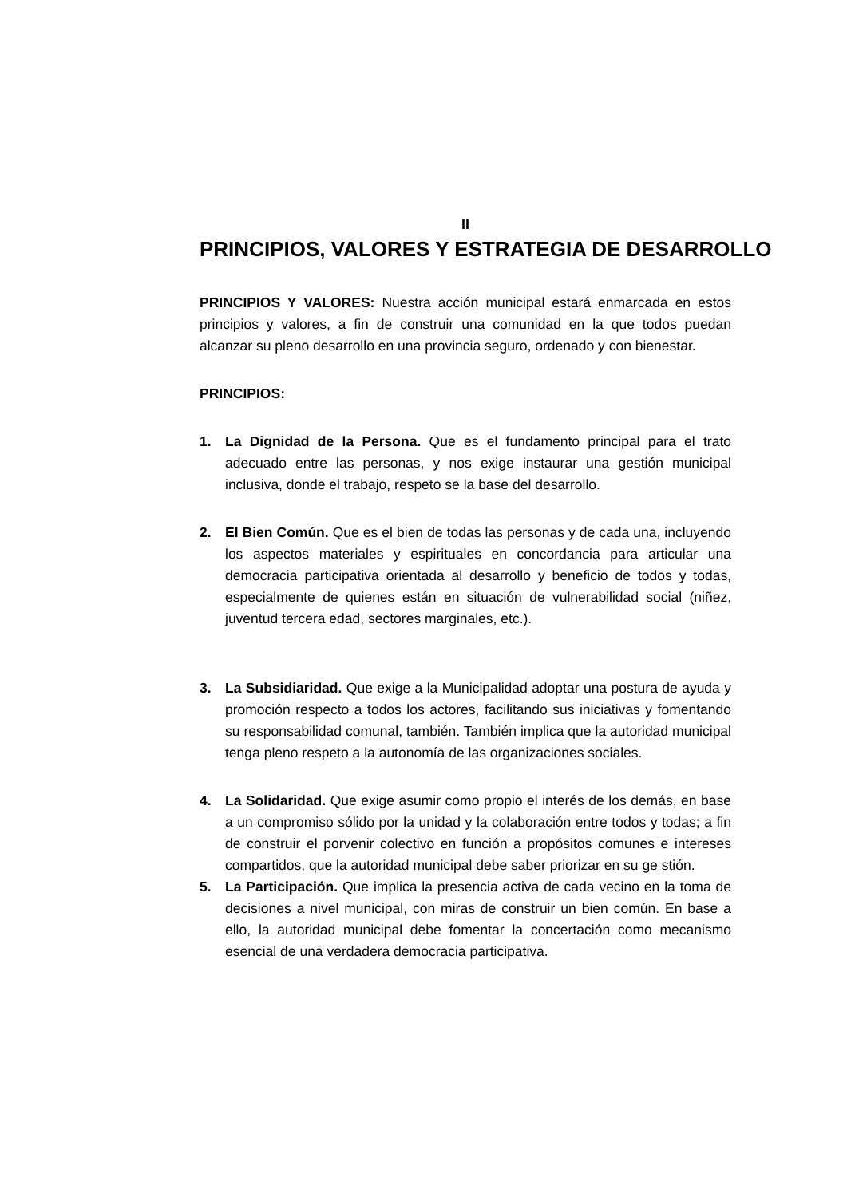II
PRINCIPIOS, VALORES Y ESTRATEGIA DE DESARROLLO
PRINCIPIOS Y VALORES: Nuestra acción municipal estará enmarcada en estos principios y valores, a fin de construir una comunidad en la que todos puedan alcanzar su pleno desarrollo en una provincia seguro, ordenado y con bienestar.
PRINCIPIOS:
1. La Dignidad de la Persona. Que es el fundamento principal para el trato adecuado entre las personas, y nos exige instaurar una gestión municipal inclusiva, donde el trabajo, respeto se la base del desarrollo.
2. El Bien Común. Que es el bien de todas las personas y de cada una, incluyendo los aspectos materiales y espirituales en concordancia para articular una democracia participativa orientada al desarrollo y beneficio de todos y todas, especialmente de quienes están en situación de vulnerabilidad social (niñez, juventud tercera edad, sectores marginales, etc.).
3. La Subsidiaridad. Que exige a la Municipalidad adoptar una postura de ayuda y promoción respecto a todos los actores, facilitando sus iniciativas y fomentando su responsabilidad comunal, también. También implica que la autoridad municipal tenga pleno respeto a la autonomía de las organizaciones sociales.
4. La Solidaridad. Que exige asumir como propio el interés de los demás, en base a un compromiso sólido por la unidad y la colaboración entre todos y todas; a fin de construir el porvenir colectivo en función a propósitos comunes e intereses compartidos, que la autoridad municipal debe saber priorizar en su ge stión.
5. La Participación. Que implica la presencia activa de cada vecino en la toma de decisiones a nivel municipal, con miras de construir un bien común. En base a ello, la autoridad municipal debe fomentar la concertación como mecanismo esencial de una verdadera democracia participativa.